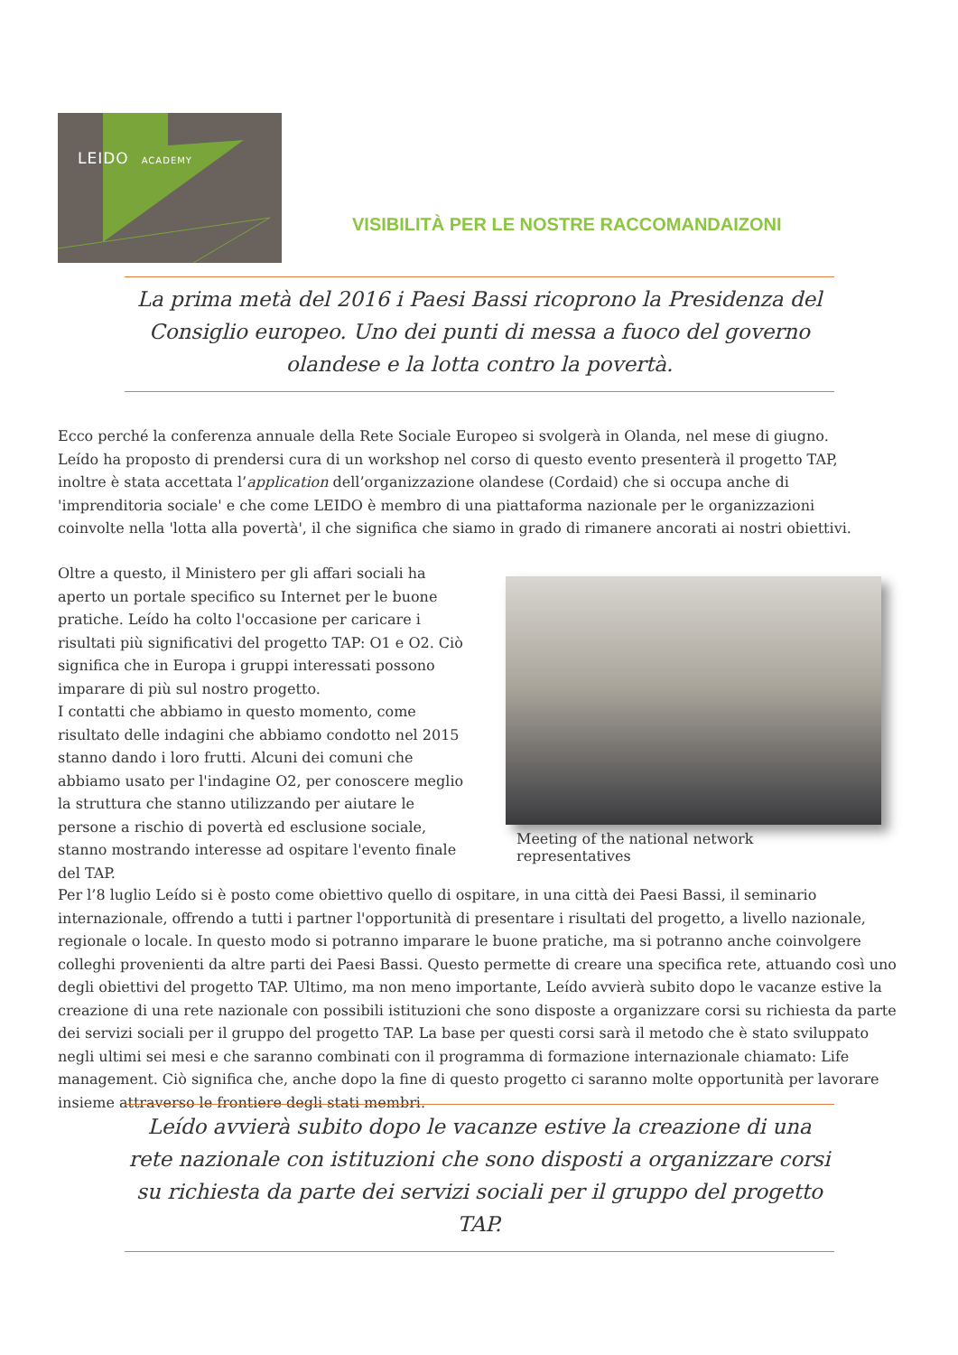LEIDO ACADEMY
VISIBILITÀ PER LE NOSTRE RACCOMANDAIZONI
La prima metà del 2016 i Paesi Bassi ricoprono la Presidenza del Consiglio europeo. Uno dei punti di messa a fuoco del governo olandese e la lotta contro la povertà.
Ecco perché la conferenza annuale della Rete Sociale Europeo si svolgerà in Olanda, nel mese di giugno. Leído ha proposto di prendersi cura di un workshop nel corso di questo evento presenterà il progetto TAP, inoltre è stata accettata l’application dell’organizzazione olandese (Cordaid) che si occupa anche di 'imprenditoria sociale' e che come LEIDO è membro di una piattaforma nazionale per le organizzazioni coinvolte nella 'lotta alla povertà', il che significa che siamo in grado di rimanere ancorati ai nostri obiettivi.
Oltre a questo, il Ministero per gli affari sociali ha aperto un portale specifico su Internet per le buone pratiche. Leído ha colto l'occasione per caricare i risultati più significativi del progetto TAP: O1 e O2. Ciò significa che in Europa i gruppi interessati possono imparare di più sul nostro progetto.
I contatti che abbiamo in questo momento, come risultato delle indagini che abbiamo condotto nel 2015 stanno dando i loro frutti. Alcuni dei comuni che abbiamo usato per l'indagine O2, per conoscere meglio la struttura che stanno utilizzando per aiutare le persone a rischio di povertà ed esclusione sociale, stanno mostrando interesse ad ospitare l'evento finale del TAP.
Meeting of the national network representatives
Per l’8 luglio Leído si è posto come obiettivo quello di ospitare, in una città dei Paesi Bassi, il seminario internazionale, offrendo a tutti i partner l'opportunità di presentare i risultati del progetto, a livello nazionale, regionale o locale. In questo modo si potranno imparare le buone pratiche, ma si potranno anche coinvolgere colleghi provenienti da altre parti dei Paesi Bassi. Questo permette di creare una specifica rete, attuando così uno degli obiettivi del progetto TAP. Ultimo, ma non meno importante, Leído avvierà subito dopo le vacanze estive la creazione di una rete nazionale con possibili istituzioni che sono disposte a organizzare corsi su richiesta da parte dei servizi sociali per il gruppo del progetto TAP. La base per questi corsi sarà il metodo che è stato sviluppato negli ultimi sei mesi e che saranno combinati con il programma di formazione internazionale chiamato: Life management. Ciò significa che, anche dopo la fine di questo progetto ci saranno molte opportunità per lavorare insieme attraverso le frontiere degli stati membri.
Leído avvierà subito dopo le vacanze estive la creazione di una rete nazionale con istituzioni che sono disposti a organizzare corsi su richiesta da parte dei servizi sociali per il gruppo del progetto TAP.